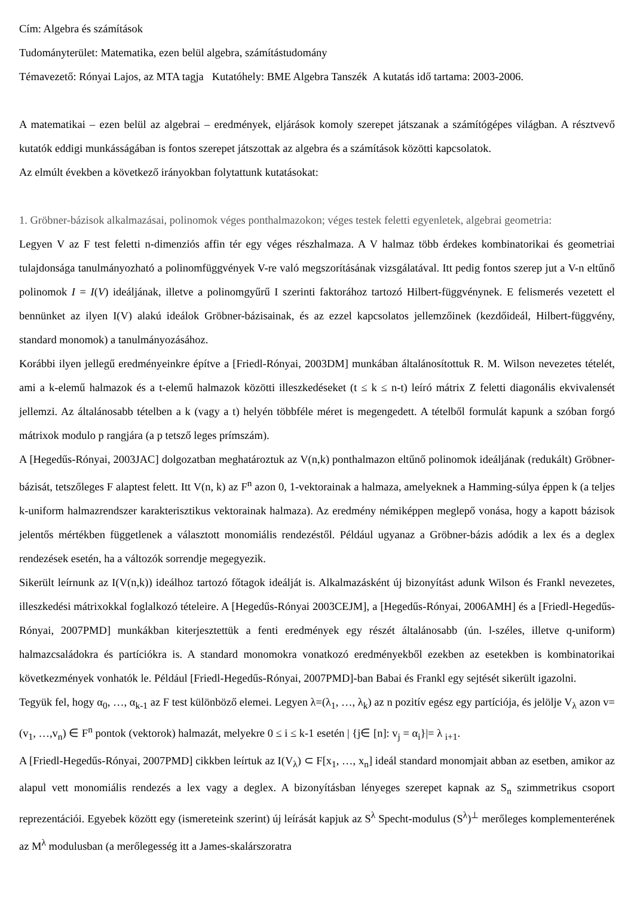Cím: Algebra és számítások
Tudományterület: Matematika, ezen belül algebra, számítástudomány
Témavezető: Rónyai Lajos, az MTA tagja Kutatóhely: BME Algebra Tanszék A kutatás idő tartama: 2003-2006.
A matematikai – ezen belül az algebrai – eredmények, eljárások komoly szerepet játszanak a számítógépes világban. A résztvevő kutatók eddigi munkásságában is fontos szerepet játszottak az algebra és a számítások közötti kapcsolatok.
Az elmúlt években a következő irányokban folytattunk kutatásokat:
1. Gröbner-bázisok alkalmazásai, polinomok véges ponthalmazokon; véges testek feletti egyenletek, algebrai geometria:
Legyen V az F test feletti n-dimenziós affin tér egy véges részhalmaza. A V halmaz több érdekes kombinatorikai és geometriai tulajdonsága tanulmányozható a polinomfüggvények V-re való megszorításának vizsgálatával. Itt pedig fontos szerep jut a V-n eltűnő polinomok I = I(V) ideáljának, illetve a polinomgyűrű I szerinti faktorához tartozó Hilbert-függvénynek. E felismerés vezetett el bennünket az ilyen I(V) alakú ideálok Gröbner-bázisainak, és az ezzel kapcsolatos jellemzőinek (kezdőideál, Hilbert-függvény, standard monomok) a tanulmányozásához.
Korábbi ilyen jellegű eredményeinkre építve a [Friedl-Rónyai, 2003DM] munkában általánosítottuk R. M. Wilson nevezetes tételét, ami a k-elemű halmazok és a t-elemű halmazok közötti illeszkedéseket (t ≤ k ≤ n-t) leíró mátrix Z feletti diagonális ekvivalensét jellemzi. Az általánosabb tételben a k (vagy a t) helyén többféle méret is megengedett. A tételből formulát kapunk a szóban forgó mátrixok modulo p rangjára (a p tetsző leges prímszám).
A [Hegedűs-Rónyai, 2003JAC] dolgozatban meghatároztuk az V(n,k) ponthalmazon eltűnő polinomok ideáljának (redukált) Gröbner-bázisát, tetszőleges F alaptest felett. Itt V(n, k) az F<sup>n</sup> azon 0, 1-vektorainak a halmaza, amelyeknek a Hamming-súlya éppen k (a teljes k-uniform halmazrendszer karakterisztikus vektorainak halmaza). Az eredmény némiképpen meglepő vonása, hogy a kapott bázisok jelentős mértékben függetlenek a választott monomiális rendezéstől. Például ugyanaz a Gröbner-bázis adódik a lex és a deglex rendezések esetén, ha a változók sorrendje megegyezik.
Sikerült leírnunk az I(V(n,k)) ideálhoz tartozó főtagok ideálját is. Alkalmazásként új bizonyítást adunk Wilson és Frankl nevezetes, illeszkedési mátrixokkal foglalkozó tételeire. A [Hegedűs-Rónyai 2003CEJM], a [Hegedűs-Rónyai, 2006AMH] és a [Friedl-Hegedűs-Rónyai, 2007PMD] munkákban kiterjesztettük a fenti eredmények egy részét általánosabb (ún. l-széles, illetve q-uniform) halmazcsaládokra és partíciókra is. A standard monomokra vonatkozó eredményekből ezekben az esetekben is kombinatorikai következmények vonhatók le. Például [Friedl-Hegedűs-Rónyai, 2007PMD]-ban Babai és Frankl egy sejtését sikerült igazolni.
Tegyük fel, hogy α<sub>0</sub>, …, α<sub>k-1</sub> az F test különböző elemei. Legyen λ=(λ<sub>1</sub>, …, λ<sub>k</sub>) az n pozitív egész egy partíciója, és jelölje V<sub>λ</sub> azon v=(v<sub>1</sub>, …,v<sub>n</sub>) ∈ F<sup>n</sup> pontok (vektorok) halmazát, melyekre 0 ≤ i ≤ k-1 esetén | {j∈ [n]: v<sub>j</sub> = α<sub>i</sub>}|= λ <sub>i+1</sub>.
A [Friedl-Hegedűs-Rónyai, 2007PMD] cikkben leírtuk az I(V<sub>λ</sub>) ⊂ F[x<sub>1</sub>, …, x<sub>n</sub>] ideál standard monomjait abban az esetben, amikor az alapul vett monomiális rendezés a lex vagy a deglex. A bizonyításban lényeges szerepet kapnak az S<sub>n</sub> szimmetrikus csoport reprezentációi. Egyebek között egy (ismereteink szerint) új leírását kapjuk az S<sup>λ</sup> Specht-modulus (S<sup>λ</sup>)<sup>⊥</sup> merőleges komplementerének az M<sup>λ</sup> modulusban (a merőlegesség itt a James-skalárszoratra